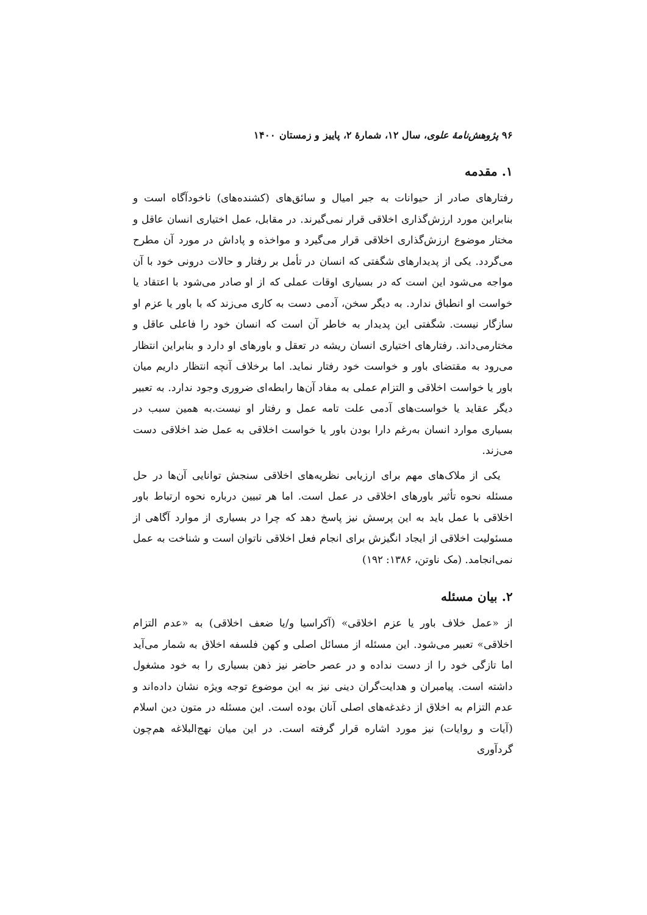۹۶ پژوهش‌نامهٔ علوی، سال ۱۲، شمارهٔ ۲، پاییز و زمستان ۱۴۰۰
۱. مقدمه
رفتارهای صادر از حیوانات به جبر امیال و سائق‌های (کشنده‌های) ناخودآگاه است و بنابراین مورد ارزش‌گذاری اخلاقی قرار نمی‌گیرند. در مقابل، عمل اختیاری انسان عاقل و مختار موضوع ارزش‌گذاری اخلاقی قرار می‌گیرد و مواخذه و پاداش در مورد آن مطرح می‌گردد. یکی از پدیدارهای شگفتی که انسان در تأمل بر رفتار و حالات درونی خود با آن مواجه می‌شود این است که در بسیاری اوقات عملی که از او صادر می‌شود با اعتقاد یا خواست او انطباق ندارد. به دیگر سخن، آدمی دست به کاری می‌زند که با باور یا عزم او سازگار نیست. شگفتی این پدیدار به خاطر آن است که انسان خود را فاعلی عاقل و مختارمی‌داند. رفتارهای اختیاری انسان ریشه در تعقل و باورهای او دارد و بنابراین انتظار می‌رود به مقتضای باور و خواست خود رفتار نماید. اما برخلاف آنچه انتظار داریم میان باور یا خواست اخلاقی و التزام عملی به مفاد آن‌ها رابطه‌ای ضروری وجود ندارد. به تعبیر دیگر عقاید یا خواست‌های آدمی علت تامه عمل و رفتار او نیست.به همین سبب در بسیاری موارد انسان به‌رغم دارا بودن باور یا خواست اخلاقی به عمل ضد اخلاقی دست می‌زند.
یکی از ملاک‌های مهم برای ارزیابی نظریه‌های اخلاقی سنجش توانایی آن‌ها در حل مسئله نحوه تأثیر باورهای اخلاقی در عمل است. اما هر تبیین درباره نحوه ارتباط باور اخلاقی با عمل باید به این پرسش نیز پاسخ دهد که چرا در بسیاری از موارد آگاهی از مسئولیت اخلاقی از ایجاد انگیزش برای انجام فعل اخلاقی ناتوان است و شناخت به عمل نمی‌انجامد. (مک ناوتن، ۱۳۸۶: ۱۹۲)
۲. بیان مسئله
از «عمل خلاف باور یا عزم اخلاقی» (آکراسیا و/یا ضعف اخلاقی) به «عدم التزام اخلاقی» تعبیر می‌شود. این مسئله از مسائل اصلی و کهن فلسفه اخلاق به شمار می‌آید اما تازگی خود را از دست نداده و در عصر حاضر نیز ذهن بسیاری را به خود مشغول داشته است. پیامبران و هدایت‌گران دینی نیز به این موضوع توجه ویژه نشان داده‌اند و عدم التزام به اخلاق از دغدغه‌های اصلی آنان بوده است. این مسئله در متون دین اسلام (آیات و روایات) نیز مورد اشاره قرار گرفته است. در این میان نهج‌البلاغه هم‌چون گردآوری